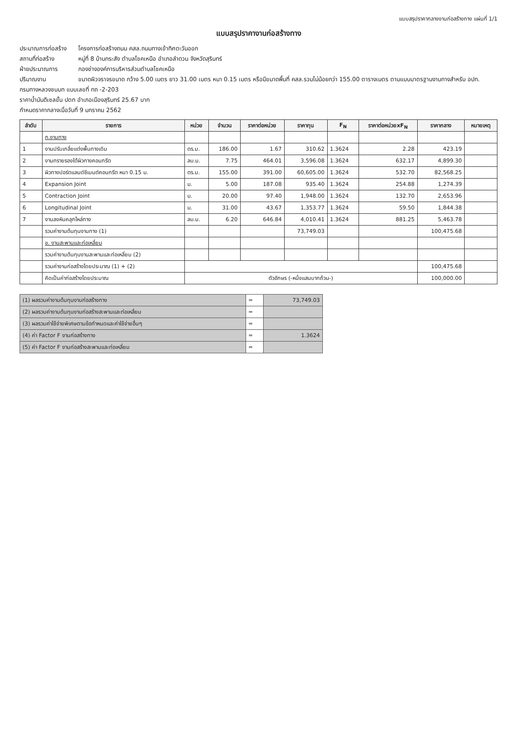แบบสรุปราคากลางงานก่อสร้างทาง แผ่นที่ 1/1
แบบสรุปราคางานก่อสร้างทาง
ประมาณการก่อสร้าง โครงการก่อสร้างถนน คสล.ถนนทางเข้าทิศตะวันออก
สถานที่ก่อสร้าง หมู่ที่ 8 บ้านกระสัง ตำบลโชคเหนือ อำเภอลำดวน จังหวัดสุรินทร์
ฝ่ายประมาณการ กองช่างองค์การบริหารส่วนตำบลโชคเหนือ
ปริมาณงาน ขนาดผิวจราจรขนาด กว้าง 5.00 เมตร ยาว 31.00 เมตร หนา 0.15 เมตร หรือมีขนาดพื้นที่ คสล.รวมไม่น้อยกว่า 155.00 ตารางเมตร ตามแบบมาตรฐานงานทางสำหรับ อปท.
กรมทางหลวงชนบท แบบเลขที่ ทถ -2-203
ราคาน้ำมันดีเซลขั้น ปตท อำเภอเมืองสุรินทร์ 25.67 บาท
กำหนดราคากลางเมื่อวันที่ 9 มกราคม 2562
| ลำดับ | รายการ | หน่วย | จำนวน | ราคาต่อหน่วย | ราคาทุน | F<sub>N</sub> | ราคาต่อหน่วยxF<sub>N</sub> | ราคากลาง | หมายเหตุ |
| --- | --- | --- | --- | --- | --- | --- | --- | --- | --- |
| | ก.งานทาง | | | | | | | | |
| 1 | งานปรับเกลี่ยแต่งพื้นทางเดิม | ตร.ม. | 186.00 | 1.67 | 310.62 | 1.3624 | 2.28 | 423.19 | |
| 2 | งานทรายรองใต้ผิวทางคอนกรีต | ลบ.ม. | 7.75 | 464.01 | 3,596.08 | 1.3624 | 632.17 | 4,899.30 | |
| 3 | ผิวทางปอร์ตแลนด์ซีเมนต์คอนกรีต หนา 0.15 ม. | ตร.ม. | 155.00 | 391.00 | 60,605.00 | 1.3624 | 532.70 | 82,568.25 | |
| 4 | Expansion Joint | ม. | 5.00 | 187.08 | 935.40 | 1.3624 | 254.88 | 1,274.39 | |
| 5 | Contraction Joint | ม. | 20.00 | 97.40 | 1,948.00 | 1.3624 | 132.70 | 2,653.96 | |
| 6 | Longitudinal Joint | ม. | 31.00 | 43.67 | 1,353.77 | 1.3624 | 59.50 | 1,844.38 | |
| 7 | งานลงหินคลุกไหล่ทาง | ลบ.ม. | 6.20 | 646.84 | 4,010.41 | 1.3624 | 881.25 | 5,463.78 | |
| | รวมค่างานต้นทุนงานทาง (1) | | | | 73,749.03 | | | 100,475.68 | |
| | ข. งานสะพานและท่อเหลี่ยม | | | | | | | | |
| | รวมค่างานต้นทุนงานสะพานและท่อเหลี่ยม (2) | | | | | | | | |
| | รวมค่างานก่อสร้างโดยประมาณ (1) + (2) | | | | | | | 100,475.68 | |
| | คิดเป็นค่าก่อสร้างโดยประมาณ | ตัวอักษร (-หนึ่งแสนบาทถ้วน-) | | | | | | 100,000.00 | |
| (1) ผลรวมค่างานต้นทุนงานก่อสร้างทาง | = | 73,749.03 |
| (2) ผลรวมค่างานต้นทุนงานก่อสร้างสะพานและท่อเหลี่ยม | = | |
| (3) ผลรวมค่าใช้จ่ายพิเศษตามข้อกำหนดและค่าใช้จ่ายอื่นๆ | = | |
| (4) ค่า Factor F งานก่อสร้างทาง | = | 1.3624 |
| (5) ค่า Factor F งานก่อสร้างสะพานและท่อเหลี่ยม | = | |